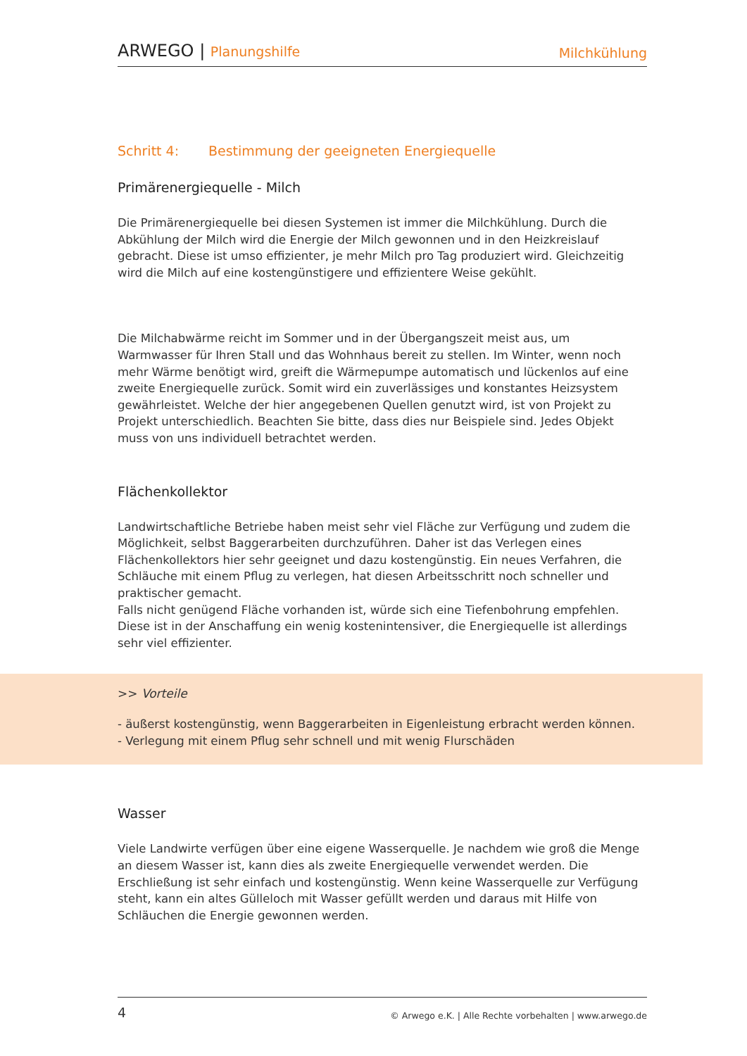ARWEGO | Planungshilfe
Milchkühlung
Schritt 4: Bestimmung der geeigneten Energiequelle
Primärenergiequelle - Milch
Die Primärenergiequelle bei diesen Systemen ist immer die Milchkühlung. Durch die Abkühlung der Milch wird die Energie der Milch gewonnen und in den Heizkreislauf gebracht. Diese ist umso effizienter, je mehr Milch pro Tag produziert wird. Gleichzeitig wird die Milch auf eine kostengünstigere und effizientere Weise gekühlt.
Die Milchabwärme reicht im Sommer und in der Übergangszeit meist aus, um Warmwasser für Ihren Stall und das Wohnhaus bereit zu stellen. Im Winter, wenn noch mehr Wärme benötigt wird, greift die Wärmepumpe automatisch und lückenlos auf eine zweite Energiequelle zurück. Somit wird ein zuverlässiges und konstantes Heizsystem gewährleistet. Welche der hier angegebenen Quellen genutzt wird, ist von Projekt zu Projekt unterschiedlich. Beachten Sie bitte, dass dies nur Beispiele sind. Jedes Objekt muss von uns individuell betrachtet werden.
Flächenkollektor
Landwirtschaftliche Betriebe haben meist sehr viel Fläche zur Verfügung und zudem die Möglichkeit, selbst Baggerarbeiten durchzuführen. Daher ist das Verlegen eines Flächenkollektors hier sehr geeignet und dazu kostengünstig. Ein neues Verfahren, die Schläuche mit einem Pflug zu verlegen, hat diesen Arbeitsschritt noch schneller und praktischer gemacht.
Falls nicht genügend Fläche vorhanden ist, würde sich eine Tiefenbohrung empfehlen. Diese ist in der Anschaffung ein wenig kostenintensiver, die Energiequelle ist allerdings sehr viel effizienter.
>> Vorteile
- äußerst kostengünstig, wenn Baggerarbeiten in Eigenleistung erbracht werden können.
- Verlegung mit einem Pflug sehr schnell und mit wenig Flurschäden
Wasser
Viele Landwirte verfügen über eine eigene Wasserquelle. Je nachdem wie groß die Menge an diesem Wasser ist, kann dies als zweite Energiequelle verwendet werden. Die Erschließung ist sehr einfach und kostengünstig. Wenn keine Wasserquelle zur Verfügung steht, kann ein altes Gülleloch mit Wasser gefüllt werden und daraus mit Hilfe von Schläuchen die Energie gewonnen werden.
4
© Arwego e.K. | Alle Rechte vorbehalten | www.arwego.de